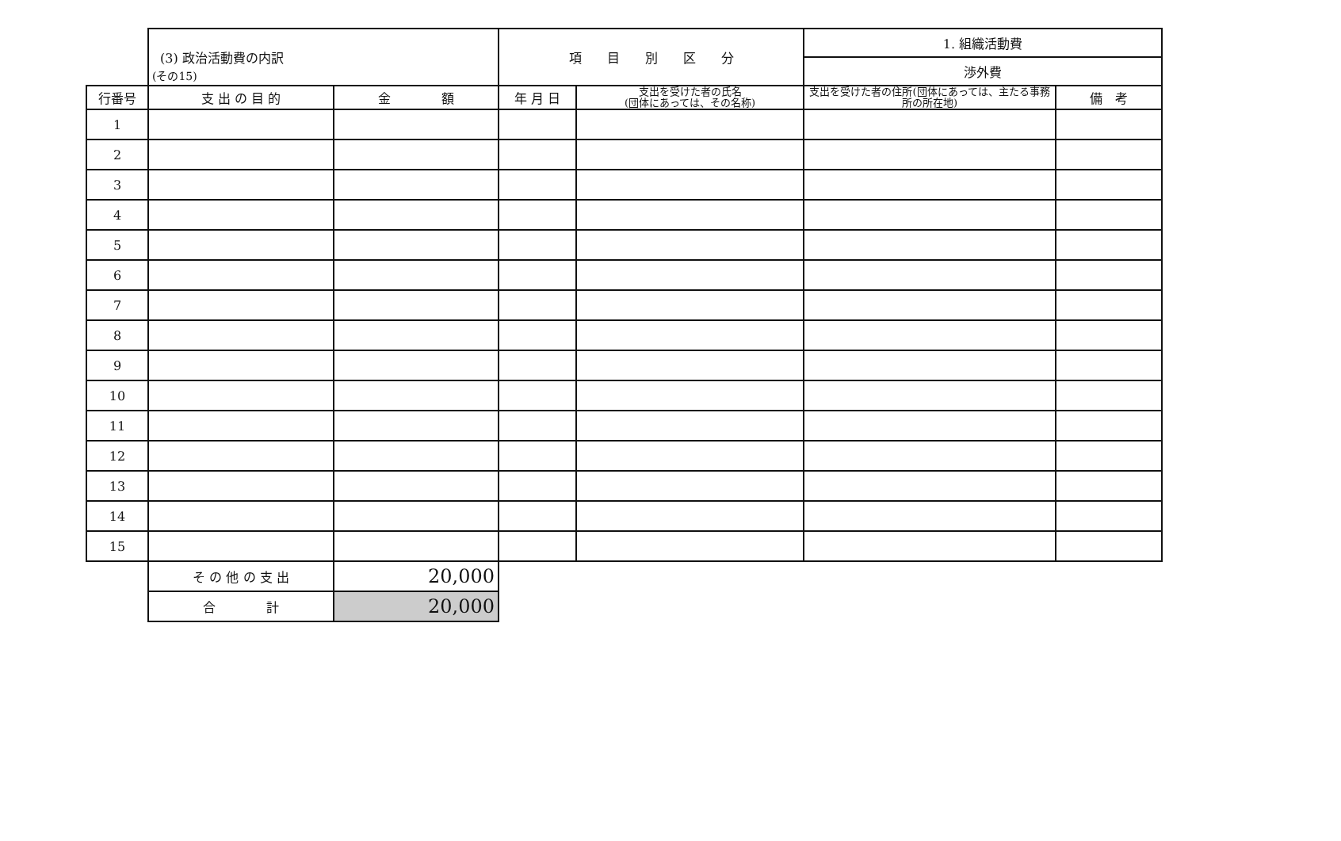(その15)
| | (3) 政治活動費の内訳 | | 項 目 別 区 分 | | 1. 組織活動費 | |
| | | | | | 渉外費 | |
| 行番号 | 支 出 の 目 的 | 金 額 | 年 月 日 | 支出を受けた者の氏名 (団体にあっては、その名称) | 支出を受けた者の住所(団体にあっては、主たる事務所の所在地) | 備 考 |
| 1 | | | | | | |
| 2 | | | | | | |
| 3 | | | | | | |
| 4 | | | | | | |
| 5 | | | | | | |
| 6 | | | | | | |
| 7 | | | | | | |
| 8 | | | | | | |
| 9 | | | | | | |
| 10 | | | | | | |
| 11 | | | | | | |
| 12 | | | | | | |
| 13 | | | | | | |
| 14 | | | | | | |
| 15 | | | | | | |
| | そ の 他 の 支 出 | 20,000 | | | | |
| | 合 計 | 20,000 | | | | |